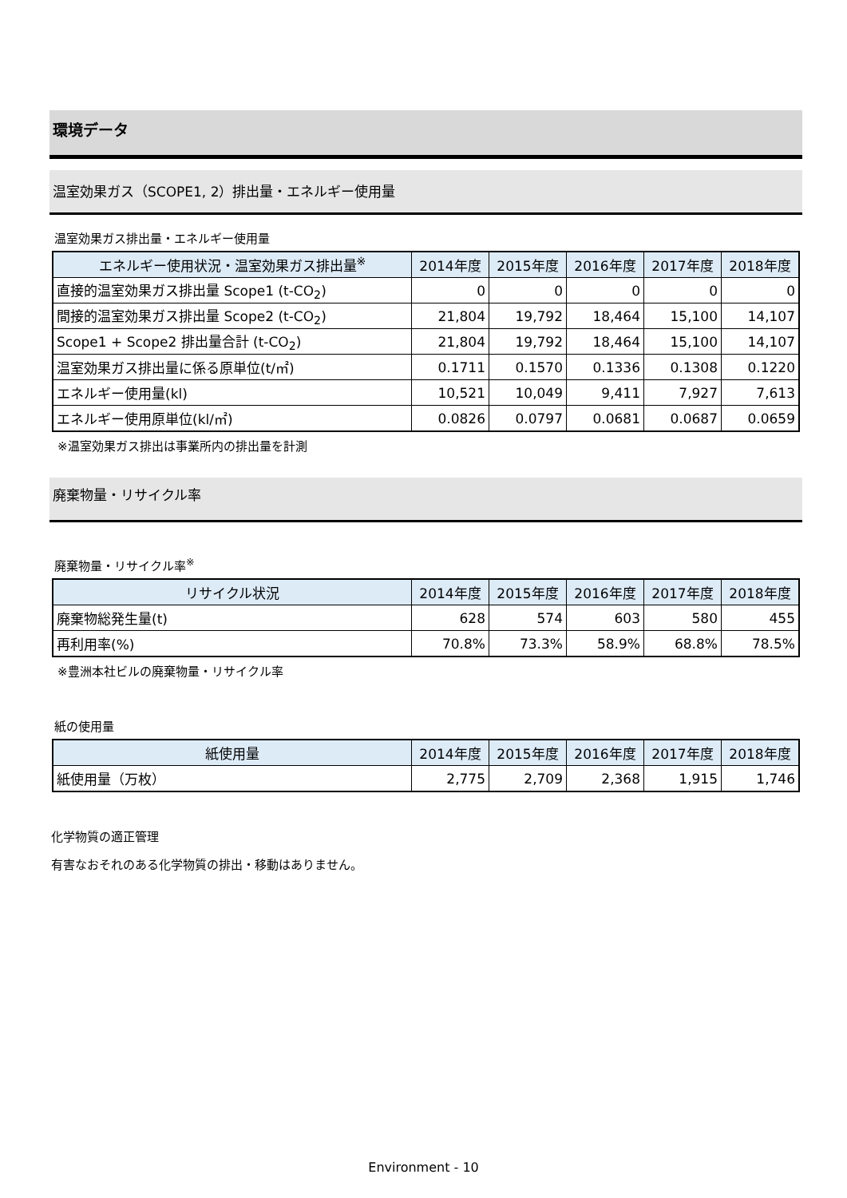環境データ
温室効果ガス（SCOPE1, 2）排出量・エネルギー使用量
温室効果ガス排出量・エネルギー使用量
| エネルギー使用状況・温室効果ガス排出量<sup>※</sup> | 2014年度 | 2015年度 | 2016年度 | 2017年度 | 2018年度 |
| --- | --- | --- | --- | --- | --- |
| 直接的温室効果ガス排出量 Scope1 (t-CO<sub>2</sub>) | 0 | 0 | 0 | 0 | 0 |
| 間接的温室効果ガス排出量 Scope2 (t-CO<sub>2</sub>) | 21,804 | 19,792 | 18,464 | 15,100 | 14,107 |
| Scope1 + Scope2 排出量合計 (t-CO<sub>2</sub>) | 21,804 | 19,792 | 18,464 | 15,100 | 14,107 |
| 温室効果ガス排出量に係る原単位(t/㎡) | 0.1711 | 0.1570 | 0.1336 | 0.1308 | 0.1220 |
| エネルギー使用量(kl) | 10,521 | 10,049 | 9,411 | 7,927 | 7,613 |
| エネルギー使用原単位(kl/㎡) | 0.0826 | 0.0797 | 0.0681 | 0.0687 | 0.0659 |
※温室効果ガス排出は事業所内の排出量を計測
廃棄物量・リサイクル率
廃棄物量・リサイクル率<sup>※</sup>
| リサイクル状況 | 2014年度 | 2015年度 | 2016年度 | 2017年度 | 2018年度 |
| --- | --- | --- | --- | --- | --- |
| 廃棄物総発生量(t) | 628 | 574 | 603 | 580 | 455 |
| 再利用率(%) | 70.8% | 73.3% | 58.9% | 68.8% | 78.5% |
※豊洲本社ビルの廃棄物量・リサイクル率
紙の使用量
| 紙使用量 | 2014年度 | 2015年度 | 2016年度 | 2017年度 | 2018年度 |
| --- | --- | --- | --- | --- | --- |
| 紙使用量（万枚） | 2,775 | 2,709 | 2,368 | 1,915 | 1,746 |
化学物質の適正管理
有害なおそれのある化学物質の排出・移動はありません。
Environment - 10